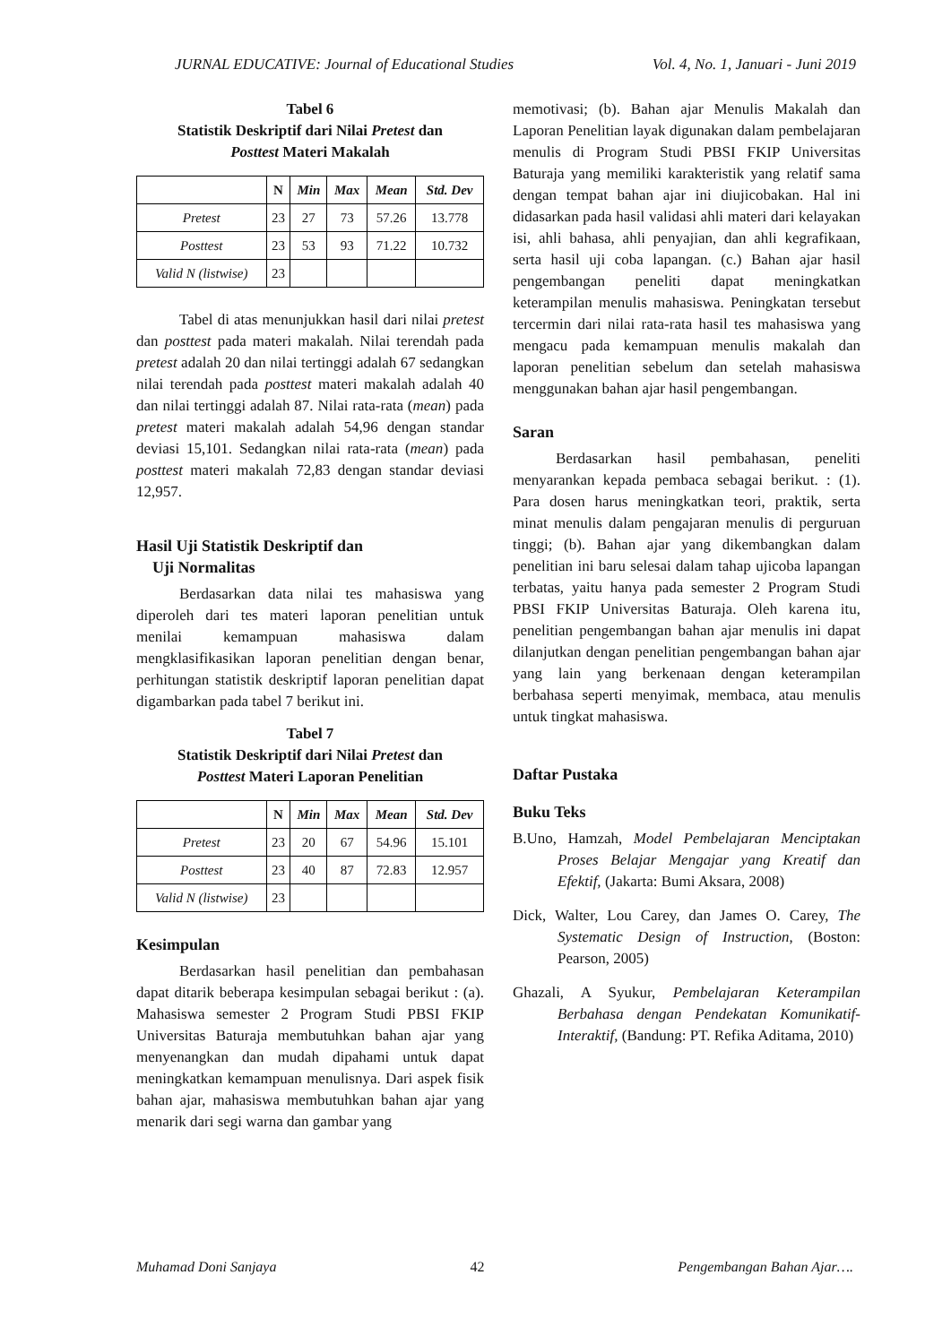JURNAL EDUCATIVE: Journal of Educational Studies Vol. 4, No. 1, Januari - Juni 2019
Tabel 6
Statistik Deskriptif dari Nilai Pretest dan
Posttest Materi Makalah
| | N | Min | Max | Mean | Std. Dev |
| --- | --- | --- | --- | --- | --- |
| Pretest | 23 | 27 | 73 | 57.26 | 13.778 |
| Posttest | 23 | 53 | 93 | 71.22 | 10.732 |
| Valid N (listwise) | 23 | | | | |
Tabel di atas menunjukkan hasil dari nilai pretest dan posttest pada materi makalah. Nilai terendah pada pretest adalah 20 dan nilai tertinggi adalah 67 sedangkan nilai terendah pada posttest materi makalah adalah 40 dan nilai tertinggi adalah 87. Nilai rata-rata (mean) pada pretest materi makalah adalah 54,96 dengan standar deviasi 15,101. Sedangkan nilai rata-rata (mean) pada posttest materi makalah 72,83 dengan standar deviasi 12,957.
Hasil Uji Statistik Deskriptif dan
Uji Normalitas
Berdasarkan data nilai tes mahasiswa yang diperoleh dari tes materi laporan penelitian untuk menilai kemampuan mahasiswa dalam mengklasifikasikan laporan penelitian dengan benar, perhitungan statistik deskriptif laporan penelitian dapat digambarkan pada tabel 7 berikut ini.
Tabel 7
Statistik Deskriptif dari Nilai Pretest dan
Posttest Materi Laporan Penelitian
| | N | Min | Max | Mean | Std. Dev |
| --- | --- | --- | --- | --- | --- |
| Pretest | 23 | 20 | 67 | 54.96 | 15.101 |
| Posttest | 23 | 40 | 87 | 72.83 | 12.957 |
| Valid N (listwise) | 23 | | | | |
Kesimpulan
Berdasarkan hasil penelitian dan pembahasan dapat ditarik beberapa kesimpulan sebagai berikut : (a). Mahasiswa semester 2 Program Studi PBSI FKIP Universitas Baturaja membutuhkan bahan ajar yang menyenangkan dan mudah dipahami untuk dapat meningkatkan kemampuan menulisnya. Dari aspek fisik bahan ajar, mahasiswa membutuhkan bahan ajar yang menarik dari segi warna dan gambar yang
memotivasi; (b). Bahan ajar Menulis Makalah dan Laporan Penelitian layak digunakan dalam pembelajaran menulis di Program Studi PBSI FKIP Universitas Baturaja yang memiliki karakteristik yang relatif sama dengan tempat bahan ajar ini diujicobakan. Hal ini didasarkan pada hasil validasi ahli materi dari kelayakan isi, ahli bahasa, ahli penyajian, dan ahli kegrafikaan, serta hasil uji coba lapangan. (c.) Bahan ajar hasil pengembangan peneliti dapat meningkatkan keterampilan menulis mahasiswa. Peningkatan tersebut tercermin dari nilai rata-rata hasil tes mahasiswa yang mengacu pada kemampuan menulis makalah dan laporan penelitian sebelum dan setelah mahasiswa menggunakan bahan ajar hasil pengembangan.
Saran
Berdasarkan hasil pembahasan, peneliti menyarankan kepada pembaca sebagai berikut. : (1). Para dosen harus meningkatkan teori, praktik, serta minat menulis dalam pengajaran menulis di perguruan tinggi; (b). Bahan ajar yang dikembangkan dalam penelitian ini baru selesai dalam tahap ujicoba lapangan terbatas, yaitu hanya pada semester 2 Program Studi PBSI FKIP Universitas Baturaja. Oleh karena itu, penelitian pengembangan bahan ajar menulis ini dapat dilanjutkan dengan penelitian pengembangan bahan ajar yang lain yang berkenaan dengan keterampilan berbahasa seperti menyimak, membaca, atau menulis untuk tingkat mahasiswa.
Daftar Pustaka
Buku Teks
B.Uno, Hamzah, Model Pembelajaran Menciptakan Proses Belajar Mengajar yang Kreatif dan Efektif, (Jakarta: Bumi Aksara, 2008)
Dick, Walter, Lou Carey, dan James O. Carey, The Systematic Design of Instruction, (Boston: Pearson, 2005)
Ghazali, A Syukur, Pembelajaran Keterampilan Berbahasa dengan Pendekatan Komunikatif-Interaktif, (Bandung: PT. Refika Aditama, 2010)
Muhamad Doni Sanjaya 42 Pengembangan Bahan Ajar….